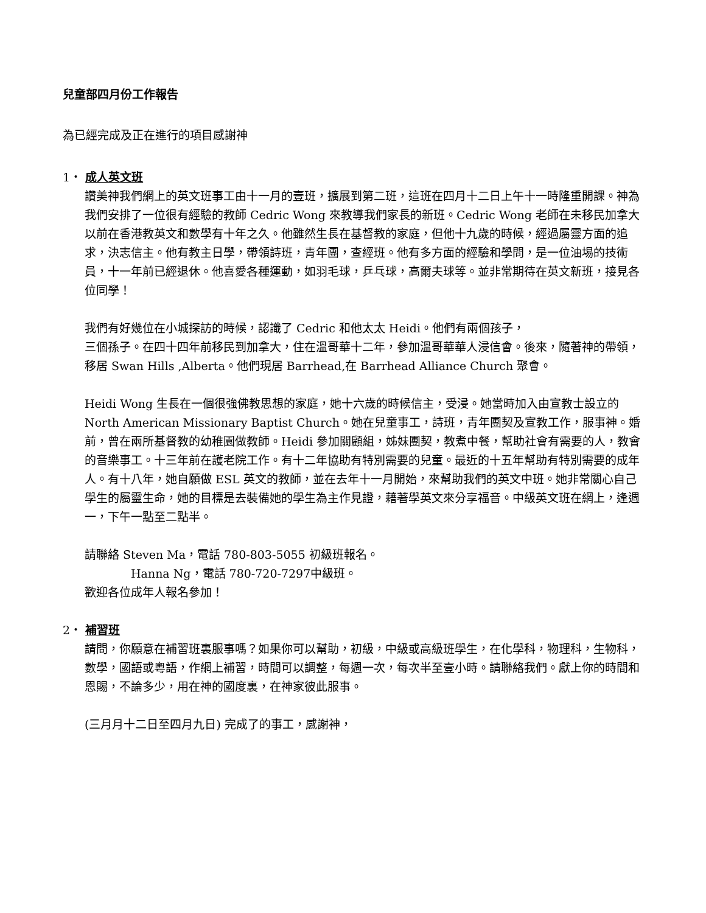兒童部四月份工作報告
為已經完成及正在進行的項目感謝神
1・ 成人英文班
讚美神我們網上的英文班事工由十一月的壹班，擴展到第二班，這班在四月十二日上午十一時隆重開課。神為我們安排了一位很有經驗的教師 Cedric Wong 來教導我們家長的新班。Cedric Wong 老師在未移民加拿大以前在香港教英文和數學有十年之久。他雖然生長在基督教的家庭，但他十九歲的時候，經過屬靈方面的追求，決志信主。他有教主日學，帶領詩班，青年團，查經班。他有多方面的經驗和學問，是一位油埸的技術員，十一年前已經退休。他喜愛各種運動，如羽毛球，乒乓球，高爾夫球等。並非常期待在英文新班，接見各位同學！
我們有好幾位在小城探訪的時候，認識了 Cedric 和他太太 Heidi。他們有兩個孩子，
三個孫子。在四十四年前移民到加拿大，住在溫哥華十二年，參加溫哥華華人浸信會。後來，隨著神的帶領，移居 Swan Hills ,Alberta。他們現居 Barrhead,在 Barrhead Alliance Church 聚會。
Heidi Wong 生長在一個很強佛教思想的家庭，她十六歲的時候信主，受浸。她當時加入由宣教士設立的 North American Missionary Baptist Church。她在兒童事工，詩班，青年團契及宣教工作，服事神。婚前，曾在兩所基督教的幼稚園做教師。Heidi 參加關顧組，姊妹團契，教煮中餐，幫助社會有需要的人，教會的音樂事工。十三年前在護老院工作。有十二年協助有特別需要的兒童。最近的十五年幫助有特別需要的成年人。有十八年，她自願做 ESL 英文的教師，並在去年十一月開始，來幫助我們的英文中班。她非常關心自己學生的屬靈生命，她的目標是去裝備她的學生為主作見證，藉著學英文來分享福音。中級英文班在網上，逢週一，下午一點至二點半。
請聯絡 Steven Ma，電話 780-803-5055 初級班報名。
Hanna Ng，電話 780-720-7297中級班。
歡迎各位成年人報名參加！
2・ 補習班
請問，你願意在補習班裏服事嗎？如果你可以幫助，初級，中級或高級班學生，在化學科，物理科，生物科，數學，國語或粵語，作網上補習，時間可以調整，每週一次，每次半至壹小時。請聯絡我們。獻上你的時間和恩賜，不論多少，用在神的國度裏，在神家彼此服事。
(三月月十二日至四月九日) 完成了的事工，感謝神，